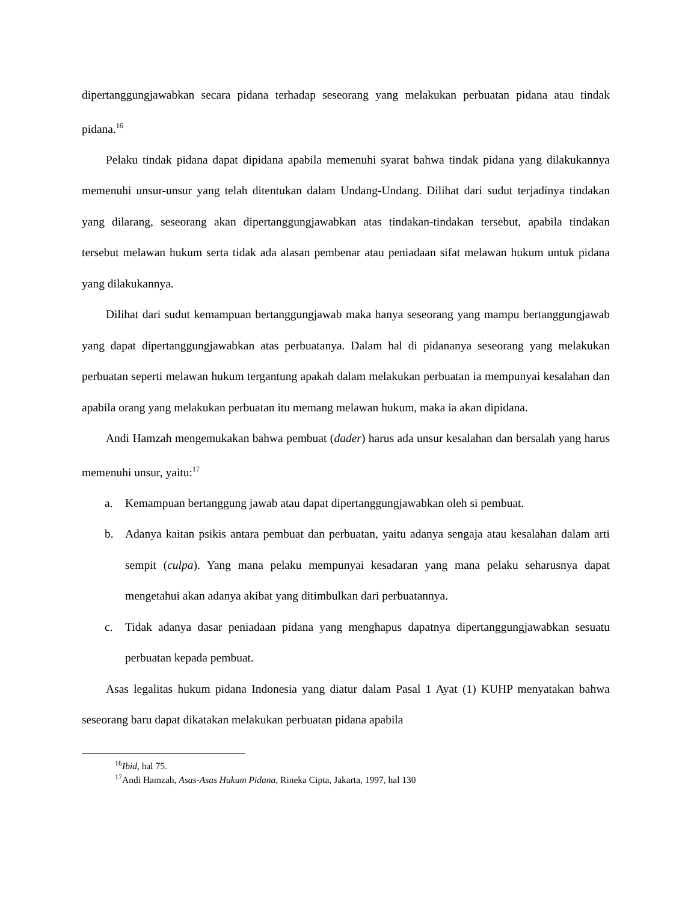dipertanggungjawabkan secara pidana terhadap seseorang yang melakukan perbuatan pidana atau tindak pidana.<sup>16</sup>
Pelaku tindak pidana dapat dipidana apabila memenuhi syarat bahwa tindak pidana yang dilakukannya memenuhi unsur-unsur yang telah ditentukan dalam Undang-Undang. Dilihat dari sudut terjadinya tindakan yang dilarang, seseorang akan dipertanggungjawabkan atas tindakan-tindakan tersebut, apabila tindakan tersebut melawan hukum serta tidak ada alasan pembenar atau peniadaan sifat melawan hukum untuk pidana yang dilakukannya.
Dilihat dari sudut kemampuan bertanggungjawab maka hanya seseorang yang mampu bertanggungjawab yang dapat dipertanggungjawabkan atas perbuatanya. Dalam hal di pidananya seseorang yang melakukan perbuatan seperti melawan hukum tergantung apakah dalam melakukan perbuatan ia mempunyai kesalahan dan apabila orang yang melakukan perbuatan itu memang melawan hukum, maka ia akan dipidana.
Andi Hamzah mengemukakan bahwa pembuat (dader) harus ada unsur kesalahan dan bersalah yang harus memenuhi unsur, yaitu:<sup>17</sup>
a. Kemampuan bertanggung jawab atau dapat dipertanggungjawabkan oleh si pembuat.
b. Adanya kaitan psikis antara pembuat dan perbuatan, yaitu adanya sengaja atau kesalahan dalam arti sempit (culpa). Yang mana pelaku mempunyai kesadaran yang mana pelaku seharusnya dapat mengetahui akan adanya akibat yang ditimbulkan dari perbuatannya.
c. Tidak adanya dasar peniadaan pidana yang menghapus dapatnya dipertanggungjawabkan sesuatu perbuatan kepada pembuat.
Asas legalitas hukum pidana Indonesia yang diatur dalam Pasal 1 Ayat (1) KUHP menyatakan bahwa seseorang baru dapat dikatakan melakukan perbuatan pidana apabila
<sup>16</sup> Ibid, hal 75.
<sup>17</sup> Andi Hamzah, Asas-Asas Hukum Pidana, Rineka Cipta, Jakarta, 1997, hal 130